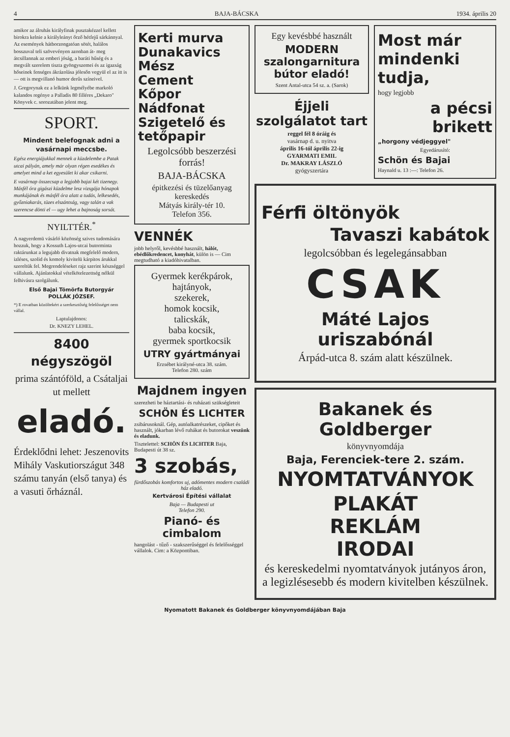4 BAJA-BÁCSKA 1934. április 20
amikor az álruhás királyfinak pusztakézzel kellett birokra kelnie a királyleányt őrző hétfejű sárkánnyal. Az események hátborzongatóan sötét, halálos bosszuval teli szövevényen azonban át- meg átcsillannak az emberi jóság, a baráti hűség és a megvált szerelem tiszta gyöngyszemei és az igazság hőseinek fenséges ákrázolása jólesőn vegyül el az itt is — ott is megvillanó humor derűs színeivel.
J. Gregorynak ez a lelkünk legmélyébe markoló kalandos regénye a Palladis 80 filléres „Dekaro" Könyvek c. sorozatában jelent meg.
SPORT.
Mindent belefognak adni a vasárnapi meccsbe.
Egész energiájukkal mennek a küzdelembe a Patak utcai pályán, amely már olyan régen esedékes és amelyet mind a ket egyesület ki akar csikarni.
E vasárnap összecsap a legjobb bajai két tizenegy. Másfél óra gigászi küzdelme lesz vizsgája hónapok munkájának és másfél óra alatt a tudás, lelkesedés, győzniakarás, tüzes elszántság, vagy talán a vak szerencse dönti el — ugy lehet a bajnoság sorsát.
NYILTTÉR.<sup>*</sup>
A nagyerdemü vásárló közönség szives tudomására hozzuk, hogy a Kossuth Lajos-utcai butorminta raktárunkat a legujabb divatnak megfelelő modern, izléses, szolid és komoly kivitelü kárpitos árukkal szereltük fel. Megrendeléseket rajz szerint készséggel vállalunk. Ajánlatokkal vételkötelezettség nélkül felhivásra szolgálunk.
Első Bajai Tömörfa Butorgyár
POLLÁK JÓZSEF.
*) E rovatban közöltekért a szerkesztőség felelősséget nem vállal.
Laptulajdonos:
Dr. KNEZY LEHEL.
8400 négyszögöl
prima szántóföld, a Csátaljai ut mellett
eladó.
Érdeklődni lehet: Jeszenovits Mihály Vaskutiországut 348 számu tanyán (első tanya) és a vasuti őrháznál.
Kerti murva
Dunakavics
Mész
Cement
Kőpor
Nádfonat
Szigetelő és tetőpapir
Legolcsóbb beszerzési forrás!
BAJA-BÁCSKA
épitkezési és tüzelőanyag kereskedés
Mátyás király-tér 10.
Telefon 356.
VENNÉK
jobb helyről, kevésbbé használt, hálót, ebédlőkredencet, konyhát, külön is — Cim megtudható a kiadóhivatalban.
Gyermek kerékpárok,
hajtányok,
szekerek,
homok kocsik,
talicskák,
baba kocsik,
gyermek sportkocsik
UTRY gyártmányai
Erzsébet királyné-utca 38. szám.
Telefon 280. szám
Majdnem ingyen
szerezheti be háztartási- és ruházati szükségleteit
SCHÖN ÉS LICHTER
zsibárusoknál. Gép, autóalkatrészeket, cipőket és használt, jókarban lévő ruhákat és butorokat veszünk és eladunk.
Tisztelettel: SCHÖN ÉS LICHTER Baja, Budapesti út 38 sz.
3 szobás,
fürdőszobás komfortos uj, adómentes modern családi ház eladó.
Kertvárosi Építési vállalat
Baja — Budapesti ut
Telefon 290.
Pianó- és cimbalom
hangolást - tűző - szakszerűséggel és felelősséggel vállalok. Cim: a Központiban.
Egy kevésbbé használt
MODERN szalongarnitura bútor eladó!
Szent Antal-utca 54 sz. a. (Sarok)
Éjjeli szolgálatot tart
reggel fél 8 óráig és
vasárnap d. u. nyitva
április 16-tól április 22-ig
GYARMATI EMIL
Dr. MAKRAY LÁSZLÓ
gyógyszertára
Most már mindenki tudja,
hogy legjobb
a pécsi brikett
„horgony védjeggyel"
Egyedárusító:
Schön és Bajai
Haynald u. 13 :—: Telefon 26.
Férfi öltönyök
Tavaszi kabátok
legolcsóbban és legelegánsabban
CSAK
Máté Lajos uriszabónál
Árpád-utca 8. szám alatt készülnek.
Bakanek és Goldberger
könyvnyomdája
Baja, Ferenciek-tere 2. szám.
NYOMTATVÁNYOK
PLAKÁT
REKLÁM
IRODAI
és kereskedelmi nyomtatványok jutányos áron, a legizlésesebb és modern kivitelben készülnek.
Nyomatott Bakanek és Goldberger könyvnyomdájában Baja